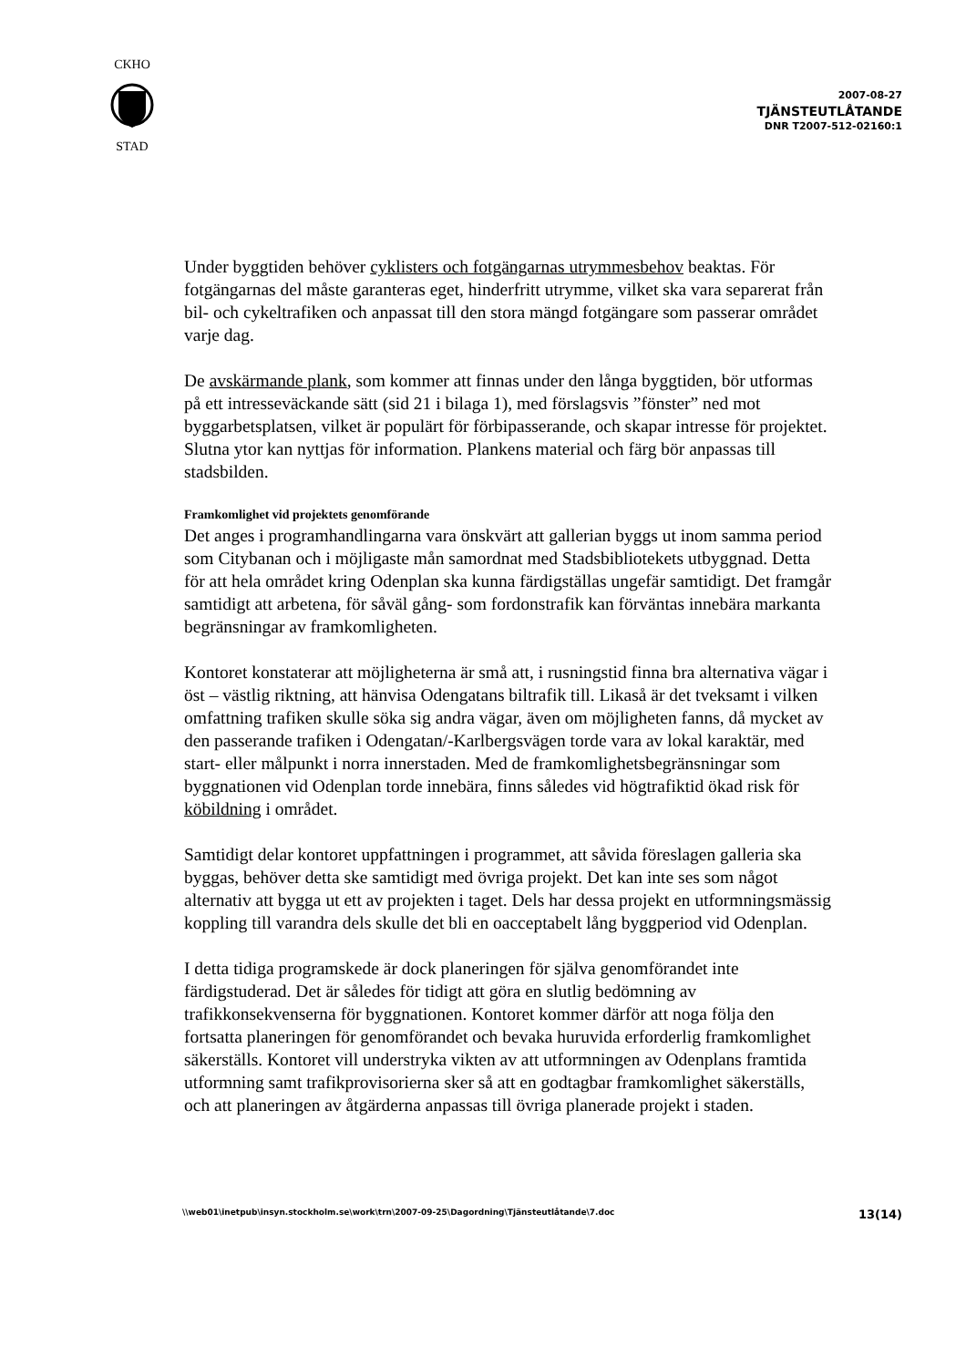CKHO
STAD
2007-08-27
TJÄNSTEUTLÅTANDE
DNR T2007-512-02160:1
Under byggtiden behöver cyklisters och fotgängarnas utrymmesbehov beaktas. För fotgängarnas del måste garanteras eget, hinderfritt utrymme, vilket ska vara separerat från bil- och cykeltrafiken och anpassat till den stora mängd fotgängare som passerar området varje dag.
De avskärmande plank, som kommer att finnas under den långa byggtiden, bör utformas på ett intresseväckande sätt (sid 21 i bilaga 1), med förslagsvis ”fönster” ned mot byggarbetsplatsen, vilket är populärt för förbipasserande, och skapar intresse för projektet. Slutna ytor kan nyttjas för information. Plankens material och färg bör anpassas till stadsbilden.
Framkomlighet vid projektets genomförande
Det anges i programhandlingarna vara önskvärt att gallerian byggs ut inom samma period som Citybanan och i möjligaste mån samordnat med Stadsbibliotekets utbyggnad. Detta för att hela området kring Odenplan ska kunna färdigställas ungefär samtidigt. Det framgår samtidigt att arbetena, för såväl gång- som fordonstrafik kan förväntas innebära markanta begränsningar av framkomligheten.
Kontoret konstaterar att möjligheterna är små att, i rusningstid finna bra alternativa vägar i öst – västlig riktning, att hänvisa Odengatans biltrafik till. Likaså är det tveksamt i vilken omfattning trafiken skulle söka sig andra vägar, även om möjligheten fanns, då mycket av den passerande trafiken i Odengatan/-Karlbergsvägen torde vara av lokal karaktär, med start- eller målpunkt i norra innerstaden. Med de framkomlighetsbegränsningar som byggnationen vid Odenplan torde innebära, finns således vid högtrafiktid ökad risk för köbildning i området.
Samtidigt delar kontoret uppfattningen i programmet, att såvida föreslagen galleria ska byggas, behöver detta ske samtidigt med övriga projekt. Det kan inte ses som något alternativ att bygga ut ett av projekten i taget. Dels har dessa projekt en utformningsmässig koppling till varandra dels skulle det bli en oacceptabelt lång byggperiod vid Odenplan.
I detta tidiga programskede är dock planeringen för själva genomförandet inte färdigstuderad. Det är således för tidigt att göra en slutlig bedömning av trafikkonsekvenserna för byggnationen. Kontoret kommer därför att noga följa den fortsatta planeringen för genomförandet och bevaka huruvida erforderlig framkomlighet säkerställs. Kontoret vill understryka vikten av att utformningen av Odenplans framtida utformning samt trafikprovisorierna sker så att en godtagbar framkomlighet säkerställs, och att planeringen av åtgärderna anpassas till övriga planerade projekt i staden.
\\web01\inetpub\insyn.stockholm.se\work\trn\2007-09-25\Dagordning\Tjänsteutlåtande\7.doc 13(14)